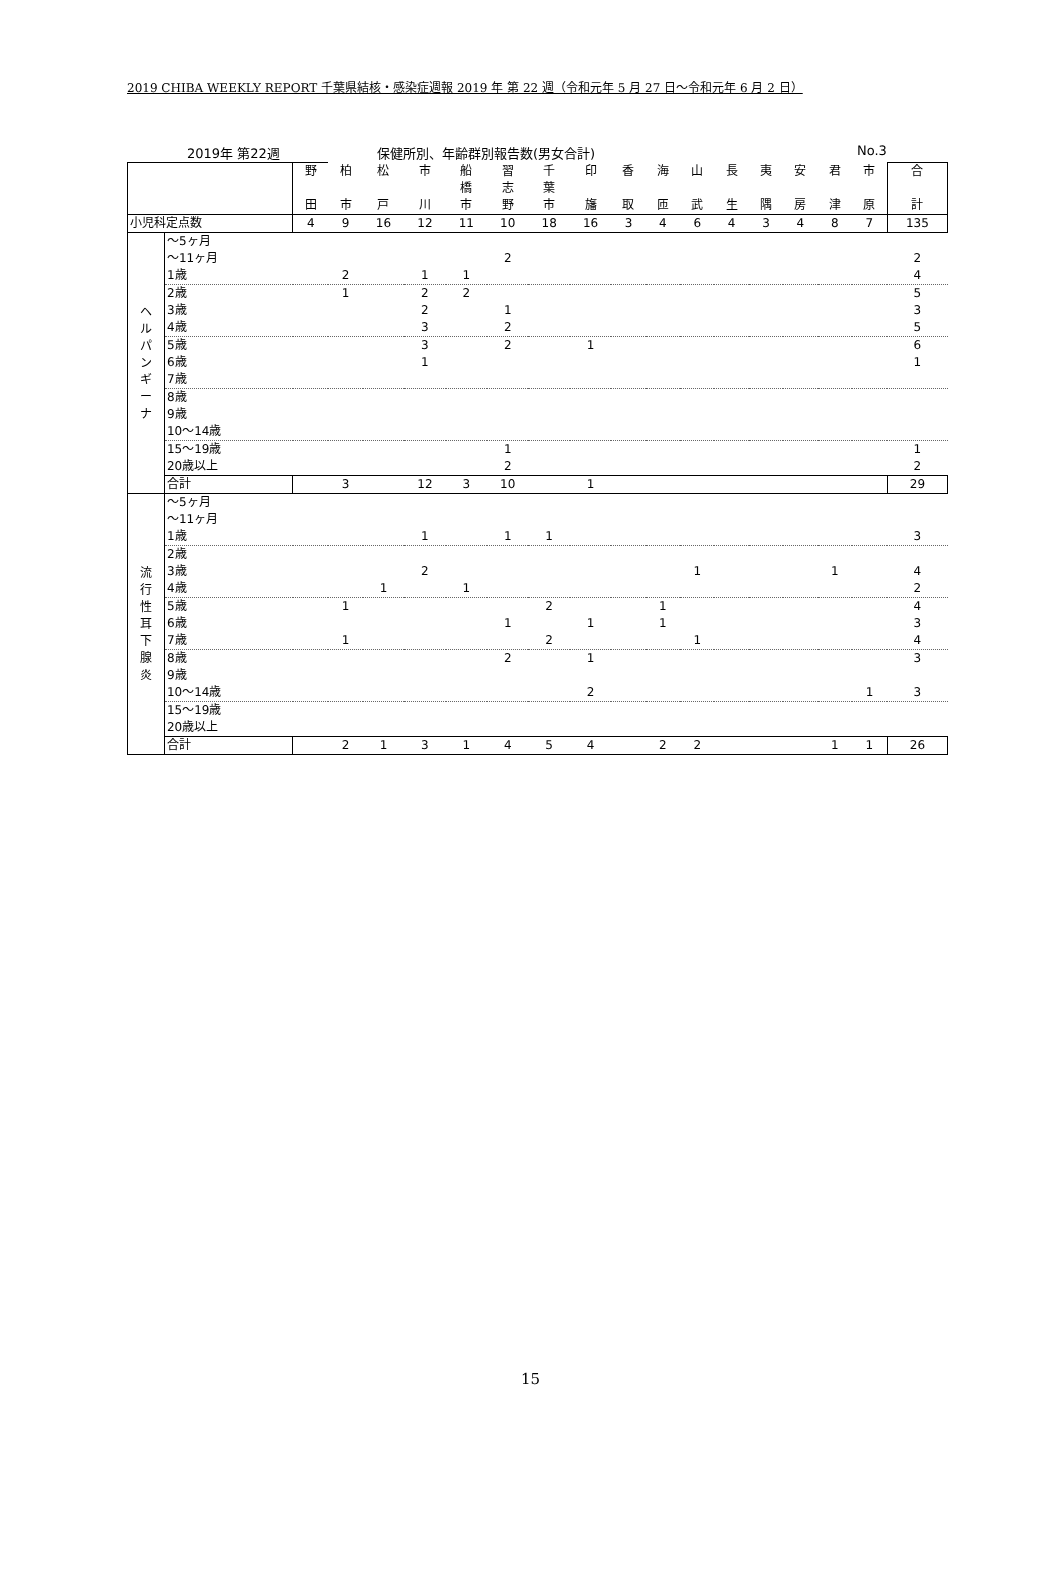2019 CHIBA WEEKLY REPORT 千葉県結核・感染症週報 2019 年 第 22 週（令和元年 5 月 27 日～令和元年 6 月 2 日）
2019年 第22週 保健所別、年齢群別報告数(男女合計) No.3
| | | 野 田 | 柏 市 | 松 戸 | 市 川 | 船 橋 市 | 習 志 野 | 千 葉 市 | 印 旛 | 香 取 | 海 匝 | 山 武 | 長 生 | 夷 隅 | 安 房 | 君 津 | 市 原 | 合 計 |
| 小児科定点数 | | 4 | 9 | 16 | 12 | 11 | 10 | 18 | 16 | 3 | 4 | 6 | 4 | 3 | 4 | 8 | 7 | 135 |
| ヘ ル パ ン ギ ー ナ | ～5ヶ月 | | | | | | | | | | | | | | | | | |
| | ～11ヶ月 | | | | | | 2 | | | | | | | | | | | 2 |
| | 1歳 | | 2 | | 1 | 1 | | | | | | | | | | | | 4 |
| | 2歳 | | 1 | | 2 | 2 | | | | | | | | | | | | 5 |
| | 3歳 | | | | 2 | | 1 | | | | | | | | | | | 3 |
| | 4歳 | | | | 3 | | 2 | | | | | | | | | | | 5 |
| | 5歳 | | | | 3 | | 2 | | 1 | | | | | | | | | 6 |
| | 6歳 | | | | 1 | | | | | | | | | | | | | 1 |
| | 7歳 | | | | | | | | | | | | | | | | | |
| | 8歳 | | | | | | | | | | | | | | | | | |
| | 9歳 | | | | | | | | | | | | | | | | | |
| | 10～14歳 | | | | | | | | | | | | | | | | | |
| | 15～19歳 | | | | | | 1 | | | | | | | | | | | 1 |
| | 20歳以上 | | | | | | 2 | | | | | | | | | | | 2 |
| | 合計 | | 3 | | 12 | 3 | 10 | | 1 | | | | | | | | | 29 |
| 流 行 性 耳 下 腺 炎 | ～5ヶ月 | | | | | | | | | | | | | | | | | |
| | ～11ヶ月 | | | | | | | | | | | | | | | | | |
| | 1歳 | | | | 1 | | 1 | 1 | | | | | | | | | | 3 |
| | 2歳 | | | | | | | | | | | | | | | | | |
| | 3歳 | | | | 2 | | | | | | | 1 | | | | 1 | | 4 |
| | 4歳 | | | 1 | | 1 | | | | | | | | | | | | 2 |
| | 5歳 | | 1 | | | | | 2 | | | 1 | | | | | | | 4 |
| | 6歳 | | | | | | 1 | | 1 | | 1 | | | | | | | 3 |
| | 7歳 | | 1 | | | | | 2 | | | | 1 | | | | | | 4 |
| | 8歳 | | | | | | 2 | | 1 | | | | | | | | | 3 |
| | 9歳 | | | | | | | | | | | | | | | | | |
| | 10～14歳 | | | | | | | | 2 | | | | | | | | 1 | 3 |
| | 15～19歳 | | | | | | | | | | | | | | | | | |
| | 20歳以上 | | | | | | | | | | | | | | | | | |
| | 合計 | | 2 | 1 | 3 | 1 | 4 | 5 | 4 | | 2 | 2 | | | | 1 | 1 | 26 |
15